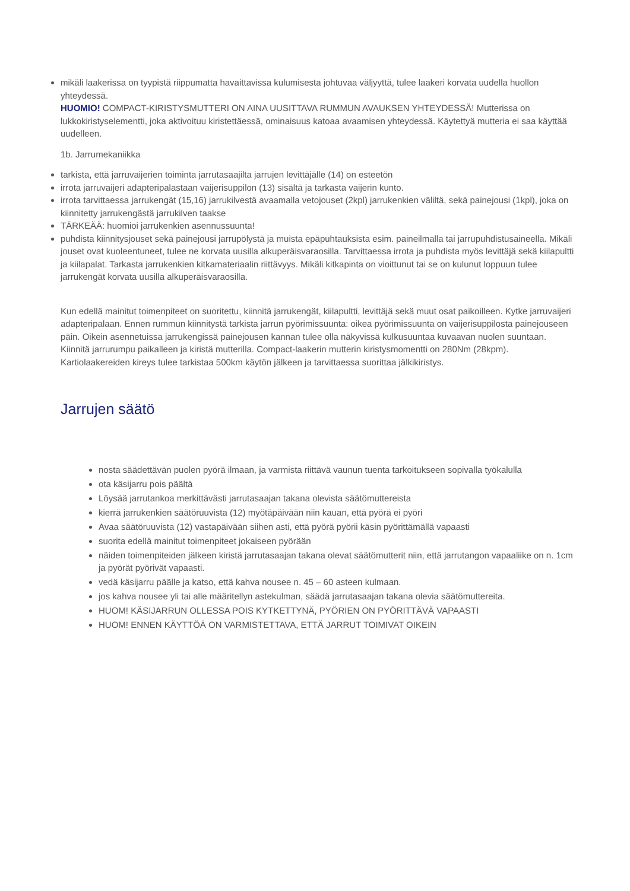mikäli laakerissa on tyypistä riippumatta havaittavissa kulumisesta johtuvaa väljyyttä, tulee laakeri korvata uudella huollon yhteydessä.
HUOMIO! COMPACT-KIRISTYSMUTTERI ON AINA UUSITTAVA RUMMUN AVAUKSEN YHTEYDESSÄ! Mutterissa on lukkokiristyselementti, joka aktivoituu kiristettäessä, ominaisuus katoaa avaamisen yhteydessä. Käytettyä mutteria ei saa käyttää uudelleen.
1b. Jarrumekaniikka
tarkista, että jarruvaijerien toiminta jarrutasaajilta jarrujen levittäjälle (14) on esteetön
irrota jarruvaijeri adapteripalastaan vaijerisuppilon (13) sisältä ja tarkasta vaijerin kunto.
irrota tarvittaessa jarrukengät (15,16) jarrukilvestä avaamalla vetojouset (2kpl) jarrukenkien väliltä, sekä painejousi (1kpl), joka on kiinnitetty jarrukengästä jarrukilven taakse
TÄRKEÄÄ: huomioi jarrukenkien asennussuunta!
puhdista kiinnitysjouset sekä painejousi jarrupölystä ja muista epäpuhtauksista esim. paineilmalla tai jarrupuhdistusaineella. Mikäli jouset ovat kuoleentuneet, tulee ne korvata uusilla alkuperäisvaraosilla. Tarvittaessa irrota ja puhdista myös levittäjä sekä kiilapultti ja kiilapalat. Tarkasta jarrukenkien kitkamateriaalin riittävyys. Mikäli kitkapinta on vioittunut tai se on kulunut loppuun tulee jarrukengät korvata uusilla alkuperäisvaraosilla.
Kun edellä mainitut toimenpiteet on suoritettu, kiinnitä jarrukengät, kiilapultti, levittäjä sekä muut osat paikoilleen. Kytke jarruvaijeri adapteripalaan. Ennen rummun kiinnitystä tarkista jarrun pyörimissuunta: oikea pyörimissuunta on vaijerisuppilosta painejouseen päin. Oikein asennetuissa jarrukengissä painejousen kannan tulee olla näkyvissä kulkusuuntaa kuvaavan nuolen suuntaan. Kiinnitä jarrurumpu paikalleen ja kiristä mutterilla. Compact-laakerin mutterin kiristysmomentti on 280Nm (28kpm). Kartiolaakereiden kireys tulee tarkistaa 500km käytön jälkeen ja tarvittaessa suorittaa jälkikiristys.
Jarrujen säätö
nosta säädettävän puolen pyörä ilmaan, ja varmista riittävä vaunun tuenta tarkoitukseen sopivalla työkalulla
ota käsijarru pois päältä
Löysää jarrutankoa merkittävästi jarrutasaajan takana olevista säätömuttereista
kierrä jarrukenkien säätöruuvista (12) myötäpäivään niin kauan, että pyörä ei pyöri
Avaa säätöruuvista (12) vastapäivään siihen asti, että pyörä pyörii käsin pyörittämällä vapaasti
suorita edellä mainitut toimenpiteet jokaiseen pyörään
näiden toimenpiteiden jälkeen kiristä jarrutasaajan takana olevat säätömutterit niin, että jarrutangon vapaaliike on n. 1cm ja pyörät pyörivät vapaasti.
vedä käsijarru päälle ja katso, että kahva nousee n. 45 – 60 asteen kulmaan.
jos kahva nousee yli tai alle määritellyn astekulman, säädä jarrutasaajan takana olevia säätömuttereita.
HUOM! KÄSIJARRUN OLLESSA POIS KYTKETTYNÄ, PYÖRIEN ON PYÖRITTÄVÄ VAPAASTI
HUOM! ENNEN KÄYTTÖÄ ON VARMISTETTAVA, ETTÄ JARRUT TOIMIVAT OIKEIN